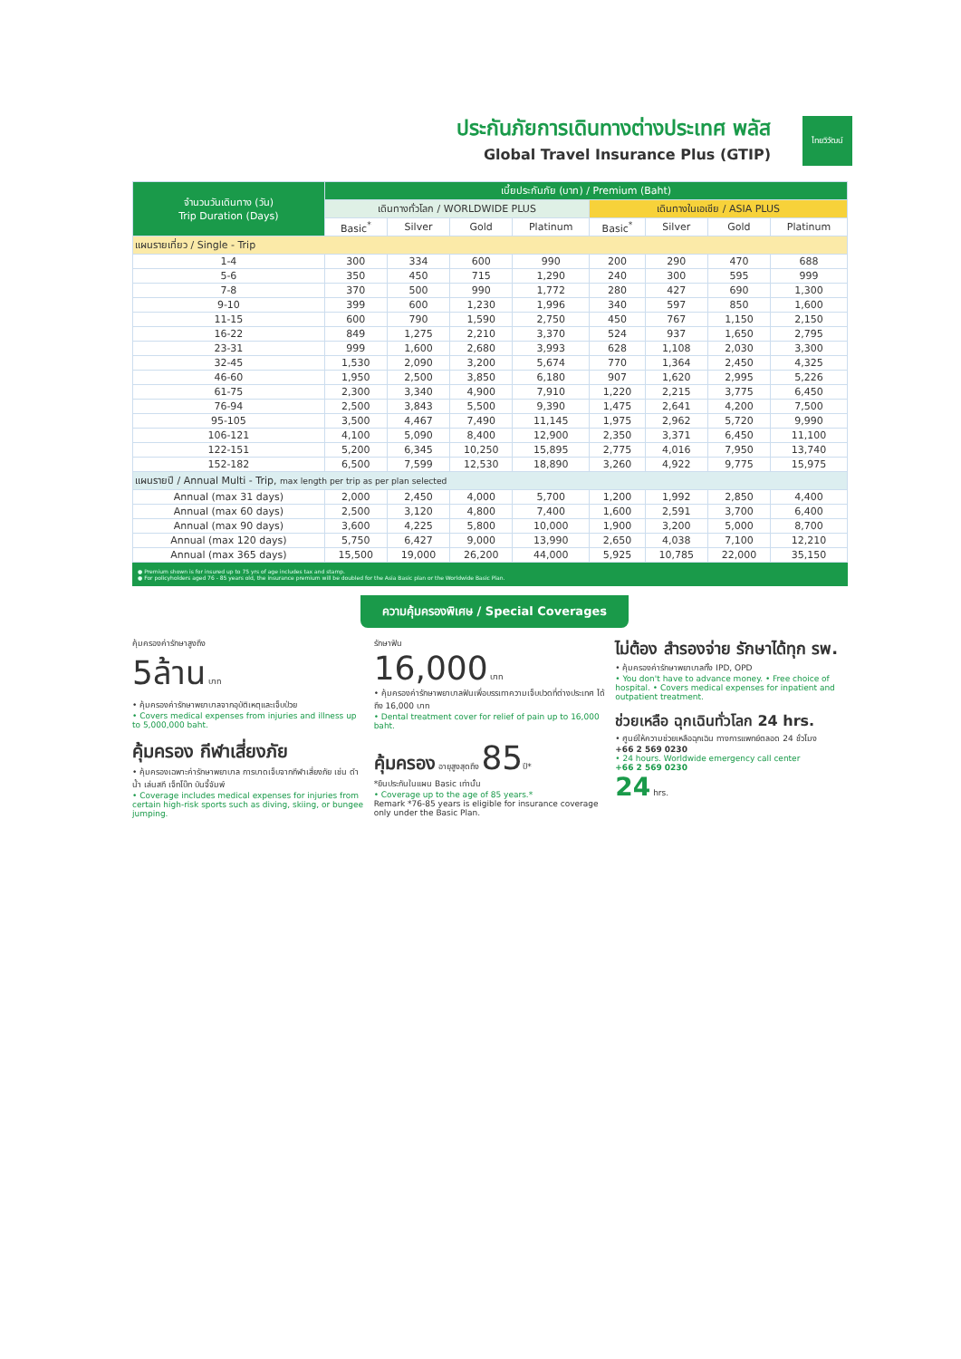ประกันภัยการเดินทางต่างประเทศ พลัส
Global Travel Insurance Plus (GTIP)
ไทยวิวัฒน์
| จำนวนวันเดินทาง (วัน) Trip Duration (Days) | เบี้ยประกันภัย (บาท) / Premium (Baht) | | | | | | | |
| --- | --- | --- | --- | --- | --- | --- | --- | --- |
| | เดินทางทั่วโลก / WORLDWIDE PLUS | | | | เดินทางในเอเชีย / ASIA PLUS | | | |
| | Basic<sup>*</sup> | Silver | Gold | Platinum | Basic<sup>*</sup> | Silver | Gold | Platinum |
| แผนรายเที่ยว / Single - Trip | | | | | | | | |
| 1-4 | 300 | 334 | 600 | 990 | 200 | 290 | 470 | 688 |
| 5-6 | 350 | 450 | 715 | 1,290 | 240 | 300 | 595 | 999 |
| 7-8 | 370 | 500 | 990 | 1,772 | 280 | 427 | 690 | 1,300 |
| 9-10 | 399 | 600 | 1,230 | 1,996 | 340 | 597 | 850 | 1,600 |
| 11-15 | 600 | 790 | 1,590 | 2,750 | 450 | 767 | 1,150 | 2,150 |
| 16-22 | 849 | 1,275 | 2,210 | 3,370 | 524 | 937 | 1,650 | 2,795 |
| 23-31 | 999 | 1,600 | 2,680 | 3,993 | 628 | 1,108 | 2,030 | 3,300 |
| 32-45 | 1,530 | 2,090 | 3,200 | 5,674 | 770 | 1,364 | 2,450 | 4,325 |
| 46-60 | 1,950 | 2,500 | 3,850 | 6,180 | 907 | 1,620 | 2,995 | 5,226 |
| 61-75 | 2,300 | 3,340 | 4,900 | 7,910 | 1,220 | 2,215 | 3,775 | 6,450 |
| 76-94 | 2,500 | 3,843 | 5,500 | 9,390 | 1,475 | 2,641 | 4,200 | 7,500 |
| 95-105 | 3,500 | 4,467 | 7,490 | 11,145 | 1,975 | 2,962 | 5,720 | 9,990 |
| 106-121 | 4,100 | 5,090 | 8,400 | 12,900 | 2,350 | 3,371 | 6,450 | 11,100 |
| 122-151 | 5,200 | 6,345 | 10,250 | 15,895 | 2,775 | 4,016 | 7,950 | 13,740 |
| 152-182 | 6,500 | 7,599 | 12,530 | 18,890 | 3,260 | 4,922 | 9,775 | 15,975 |
| แผนรายปี / Annual Multi - Trip, max length per trip as per plan selected | | | | | | | | |
| Annual (max 31 days) | 2,000 | 2,450 | 4,000 | 5,700 | 1,200 | 1,992 | 2,850 | 4,400 |
| Annual (max 60 days) | 2,500 | 3,120 | 4,800 | 7,400 | 1,600 | 2,591 | 3,700 | 6,400 |
| Annual (max 90 days) | 3,600 | 4,225 | 5,800 | 10,000 | 1,900 | 3,200 | 5,000 | 8,700 |
| Annual (max 120 days) | 5,750 | 6,427 | 9,000 | 13,990 | 2,650 | 4,038 | 7,100 | 12,210 |
| Annual (max 365 days) | 15,500 | 19,000 | 26,200 | 44,000 | 5,925 | 10,785 | 22,000 | 35,150 |
● Premium shown is for insured up to 75 yrs of age includes tax and stamp.
● For policyholders aged 76 - 85 years old, the insurance premium will be doubled for the Asia Basic plan or the Worldwide Basic Plan.
ความคุ้มครองพิเศษ / Special Coverages
คุ้มครองค่ารักษาสูงถึง
5ล้าน บาท
• คุ้มครองค่ารักษาพยาบาลจากอุบัติเหตุและเจ็บป่วย
• Covers medical expenses from injuries and illness up to 5,000,000 baht.
คุ้มครอง กีฬาเสี่ยงภัย
• คุ้มครองเฉพาะค่ารักษาพยาบาล การบาดเจ็บจากกีฬาเสี่ยงภัย เช่น ดำน้ำ เล่นสกี เจ็ทโบ๊ท บันจี้จัมพ์
• Coverage includes medical expenses for injuries from certain high-risk sports such as diving, skiing, or bungee jumping.
รักษาฟัน
16,000 บาท
• คุ้มครองค่ารักษาพยาบาลฟันเพื่อบรรเทาความเจ็บปวดที่ต่างประเทศ ได้ถึง 16,000 บาท
• Dental treatment cover for relief of pain up to 16,000 baht.
คุ้มครอง อายุสูงสุดถึง 85ปี*
*ยืนประกันในแผน Basic เท่านั้น
• Coverage up to the age of 85 years.*
Remark *76-85 years is eligible for insurance coverage only under the Basic Plan.
ไม่ต้อง สำรองจ่าย รักษาได้ทุก รพ.
• คุ้มครองค่ารักษาพยาบาลทั้ง IPD, OPD
• You don't have to advance money. • Free choice of hospital. • Covers medical expenses for inpatient and outpatient treatment.
ช่วยเหลือ ฉุกเฉินทั่วโลก 24 hrs.
• ศูนย์ให้ความช่วยเหลือฉุกเฉิน ทางการแพทย์ตลอด 24 ชั่วโมง
+66 2 569 0230
• 24 hours. Worldwide emergency call center
+66 2 569 0230
24 hrs.